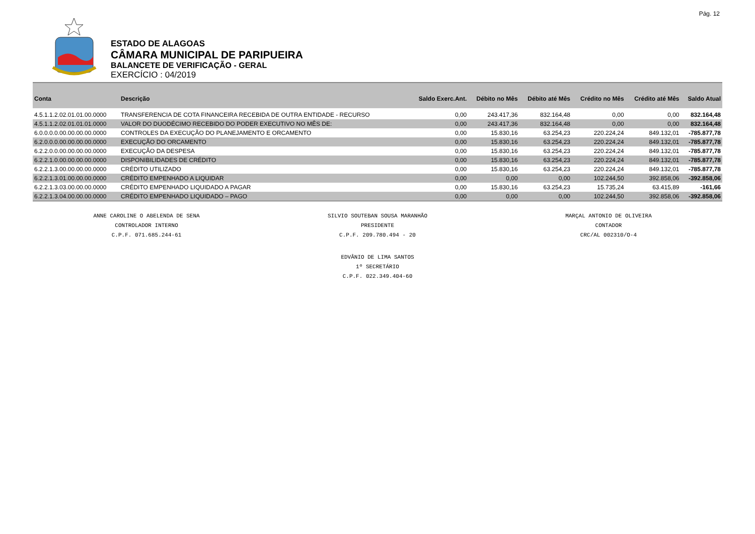Pág. 12
ESTADO DE ALAGOAS
CÂMARA MUNICIPAL DE PARIPUEIRA
BALANCETE DE VERIFICAÇÃO - GERAL
EXERCÍCIO : 04/2019
| Conta | Descrição | Saldo Exerc.Ant. | Débito no Mês | Débito até Mês | Crédito no Mês | Crédito até Mês | Saldo Atual |
| --- | --- | --- | --- | --- | --- | --- | --- |
| 4.5.1.1.2.02.01.01.00.0000 | TRANSFERENCIA DE COTA FINANCEIRA RECEBIDA DE OUTRA ENTIDADE - RECURSO | 0,00 | 243.417,36 | 832.164,48 | 0,00 | 0,00 | 832.164,48 |
| 4.5.1.1.2.02.01.01.01.0000 | VALOR DO DUODÉCIMO RECEBIDO DO PODER EXECUTIVO NO MÊS DE: | 0,00 | 243.417,36 | 832.164,48 | 0,00 | 0,00 | 832.164,48 |
| 6.0.0.0.0.00.00.00.00.0000 | CONTROLES DA EXECUÇÃO DO PLANEJAMENTO E ORCAMENTO | 0,00 | 15.830,16 | 63.254,23 | 220.224,24 | 849.132,01 | -785.877,78 |
| 6.2.0.0.0.00.00.00.00.0000 | EXECUÇÃO DO ORCAMENTO | 0,00 | 15.830,16 | 63.254,23 | 220.224,24 | 849.132,01 | -785.877,78 |
| 6.2.2.0.0.00.00.00.00.0000 | EXECUÇÃO DA DESPESA | 0,00 | 15.830,16 | 63.254,23 | 220.224,24 | 849.132,01 | -785.877,78 |
| 6.2.2.1.0.00.00.00.00.0000 | DISPONIBILIDADES DE CRÉDITO | 0,00 | 15.830,16 | 63.254,23 | 220.224,24 | 849.132,01 | -785.877,78 |
| 6.2.2.1.3.00.00.00.00.0000 | CRÉDITO UTILIZADO | 0,00 | 15.830,16 | 63.254,23 | 220.224,24 | 849.132,01 | -785.877,78 |
| 6.2.2.1.3.01.00.00.00.0000 | CRÉDITO EMPENHADO A LIQUIDAR | 0,00 | 0,00 | 0,00 | 102.244,50 | 392.858,06 | -392.858,06 |
| 6.2.2.1.3.03.00.00.00.0000 | CRÉDITO EMPENHADO LIQUIDADO A PAGAR | 0,00 | 15.830,16 | 63.254,23 | 15.735,24 | 63.415,89 | -161,66 |
| 6.2.2.1.3.04.00.00.00.0000 | CRÉDITO EMPENHADO LIQUIDADO – PAGO | 0,00 | 0,00 | 0,00 | 102.244,50 | 392.858,06 | -392.858,06 |
ANNE CAROLINE O ABELENDA DE SENA
CONTROLADOR INTERNO
C.P.F. 071.685.244-61
SILVIO SOUTEBAN SOUSA MARANHÃO
PRESIDENTE
C.P.F. 209.780.494 - 20
MARÇAL ANTONIO DE OLIVEIRA
CONTADOR
CRC/AL 002310/O-4
EDVÂNIO DE LIMA SANTOS
1º SECRETÁRIO
C.P.F. 022.349.404-60